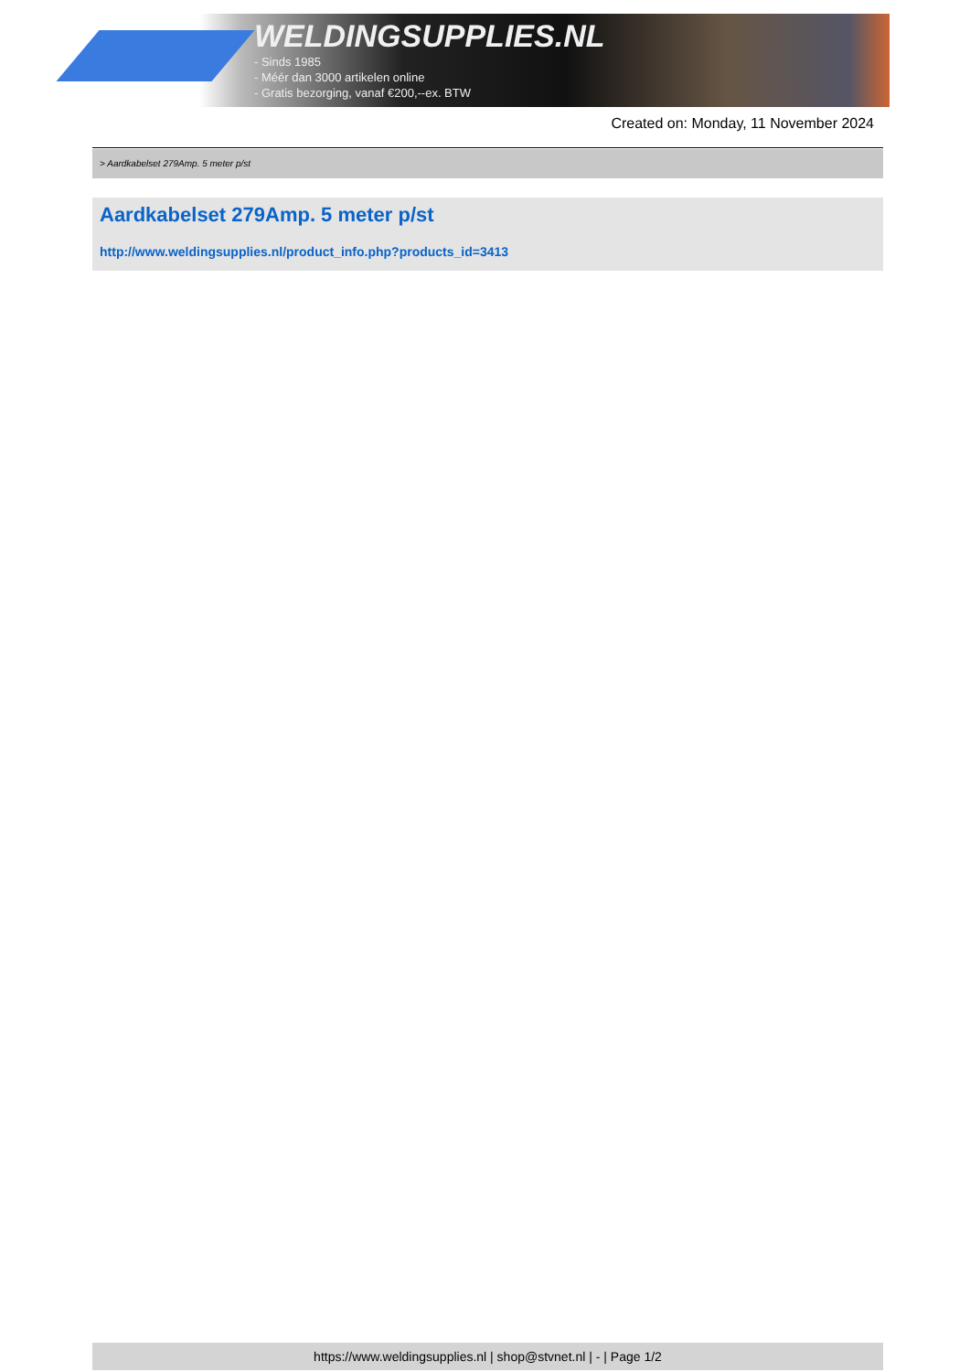WELDINGSUPPLIES.NL
- Sinds 1985
- Méér dan 3000 artikelen online
- Gratis bezorging, vanaf €200,--ex. BTW
Created on: Monday, 11 November 2024
> Aardkabelset 279Amp. 5 meter p/st
Aardkabelset 279Amp. 5 meter p/st
http://www.weldingsupplies.nl/product_info.php?products_id=3413
https://www.weldingsupplies.nl | shop@stvnet.nl | - | Page 1/2